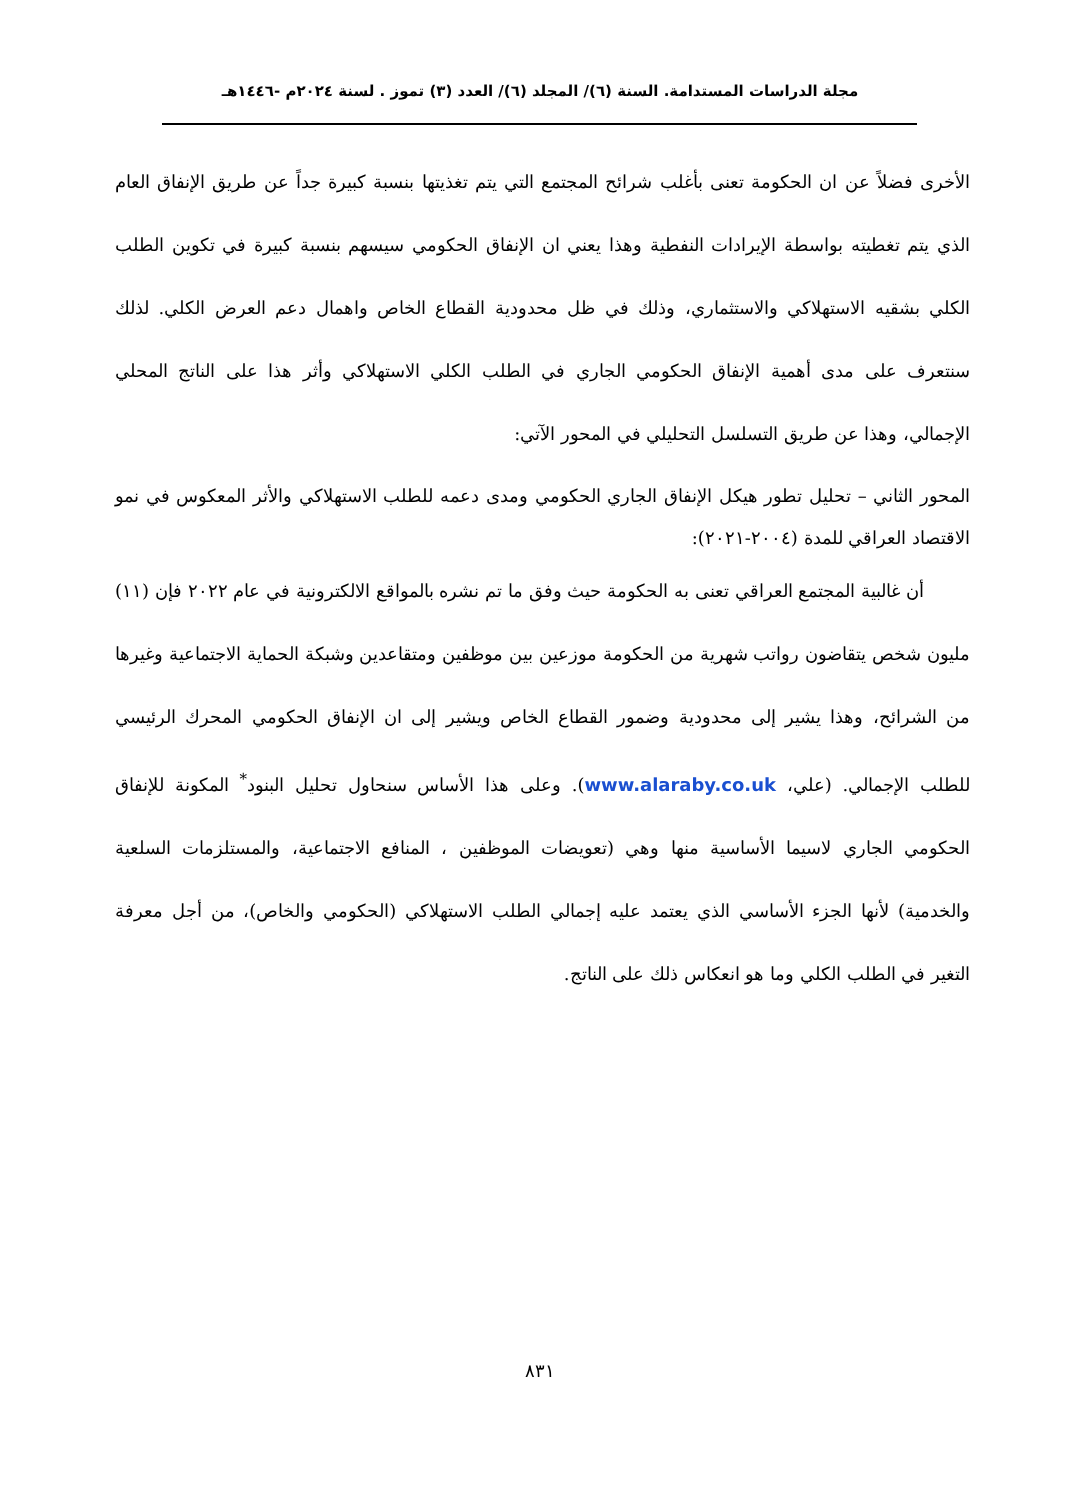مجلة الدراسات المستدامة. السنة (٦)/ المجلد (٦)/ العدد (٣) تموز . لسنة ٢٠٢٤م -١٤٤٦هـ
الأخرى فضلاً عن ان الحكومة تعنى بأغلب شرائح المجتمع التي يتم تغذيتها بنسبة كبيرة جداً عن طريق الإنفاق العام الذي يتم تغطيته بواسطة الإيرادات النفطية وهذا يعني ان الإنفاق الحكومي سيسهم بنسبة كبيرة في تكوين الطلب الكلي بشقيه الاستهلاكي والاستثماري، وذلك في ظل محدودية القطاع الخاص واهمال دعم العرض الكلي. لذلك سنتعرف على مدى أهمية الإنفاق الحكومي الجاري في الطلب الكلي الاستهلاكي وأثر هذا على الناتج المحلي الإجمالي، وهذا عن طريق التسلسل التحليلي في المحور الآتي:
المحور الثاني – تحليل تطور هيكل الإنفاق الجاري الحكومي ومدى دعمه للطلب الاستهلاكي والأثر المعكوس في نمو الاقتصاد العراقي للمدة (٢٠٠٤-٢٠٢١):
أن غالبية المجتمع العراقي تعنى به الحكومة حيث وفق ما تم نشره بالمواقع الالكترونية في عام ٢٠٢٢ فإن (١١) مليون شخص يتقاضون رواتب شهرية من الحكومة موزعين بين موظفين ومتقاعدين وشبكة الحماية الاجتماعية وغيرها من الشرائح، وهذا يشير إلى محدودية وضمور القطاع الخاص ويشير إلى ان الإنفاق الحكومي المحرك الرئيسي للطلب الإجمالي. (علي، www.alaraby.co.uk). وعلى هذا الأساس سنحاول تحليل البنود<sup>*</sup> المكونة للإنفاق الحكومي الجاري لاسيما الأساسية منها وهي (تعويضات الموظفين ، المنافع الاجتماعية، والمستلزمات السلعية والخدمية) لأنها الجزء الأساسي الذي يعتمد عليه إجمالي الطلب الاستهلاكي (الحكومي والخاص)، من أجل معرفة التغير في الطلب الكلي وما هو انعكاس ذلك على الناتج.
٨٣١